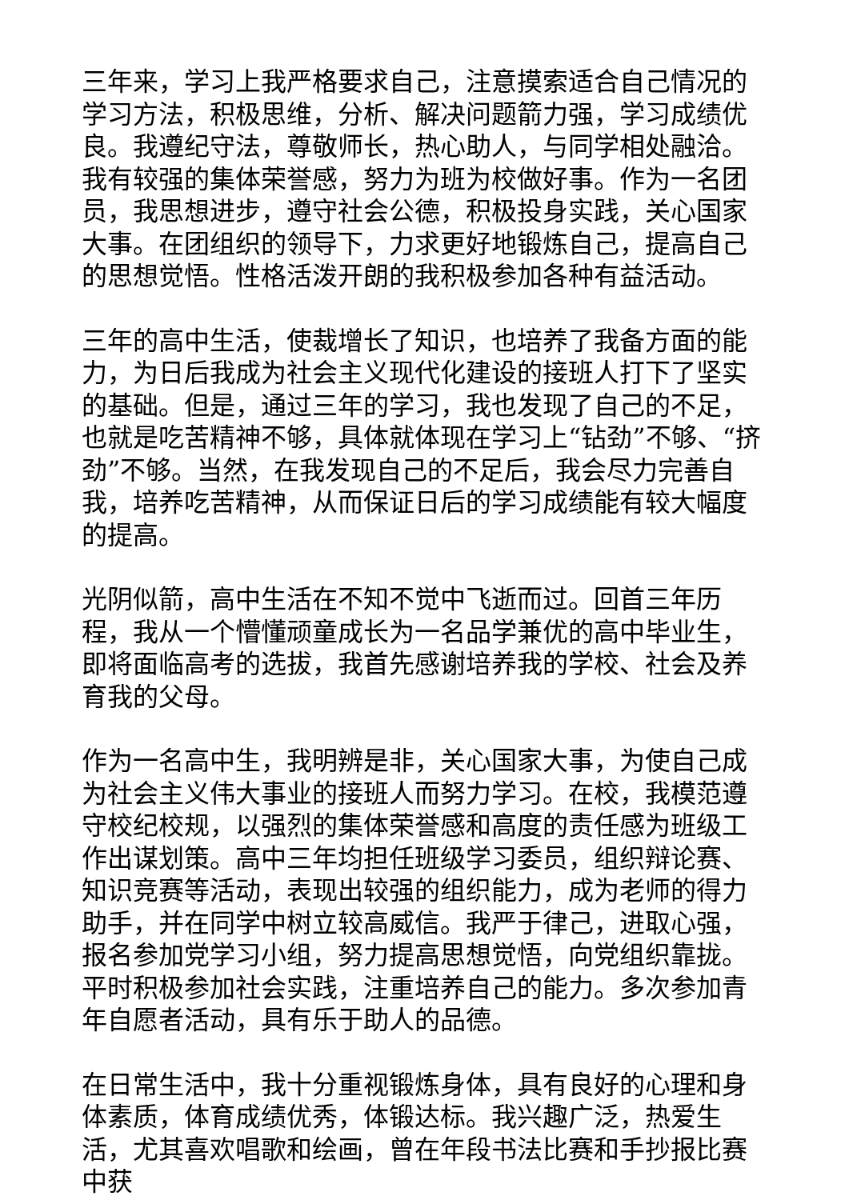三年来，学习上我严格要求自己，注意摸索适合自己情况的学习方法，积极思维，分析、解决问题箭力强，学习成绩优良。我遵纪守法，尊敬师长，热心助人，与同学相处融洽。我有较强的集体荣誉感，努力为班为校做好事。作为一名团员，我思想进步，遵守社会公德，积极投身实践，关心国家大事。在团组织的领导下，力求更好地锻炼自己，提高自己的思想觉悟。性格活泼开朗的我积极参加各种有益活动。
三年的高中生活，使裁增长了知识，也培养了我备方面的能力，为日后我成为社会主义现代化建设的接班人打下了坚实的基础。但是，通过三年的学习，我也发现了自己的不足，也就是吃苦精神不够，具体就体现在学习上“钻劲”不够、“挤劲”不够。当然，在我发现自己的不足后，我会尽力完善自我，培养吃苦精神，从而保证日后的学习成绩能有较大幅度的提高。
光阴似箭，高中生活在不知不觉中飞逝而过。回首三年历程，我从一个懵懂顽童成长为一名品学兼优的高中毕业生，即将面临高考的选拔，我首先感谢培养我的学校、社会及养育我的父母。
作为一名高中生，我明辨是非，关心国家大事，为使自己成为社会主义伟大事业的接班人而努力学习。在校，我模范遵守校纪校规，以强烈的集体荣誉感和高度的责任感为班级工作出谋划策。高中三年均担任班级学习委员，组织辩论赛、知识竞赛等活动，表现出较强的组织能力，成为老师的得力助手，并在同学中树立较高威信。我严于律己，进取心强，报名参加党学习小组，努力提高思想觉悟，向党组织靠拢。平时积极参加社会实践，注重培养自己的能力。多次参加青年自愿者活动，具有乐于助人的品德。
在日常生活中，我十分重视锻炼身体，具有良好的心理和身体素质，体育成绩优秀，体锻达标。我兴趣广泛，热爱生活，尤其喜欢唱歌和绘画，曾在年段书法比赛和手抄报比赛中获